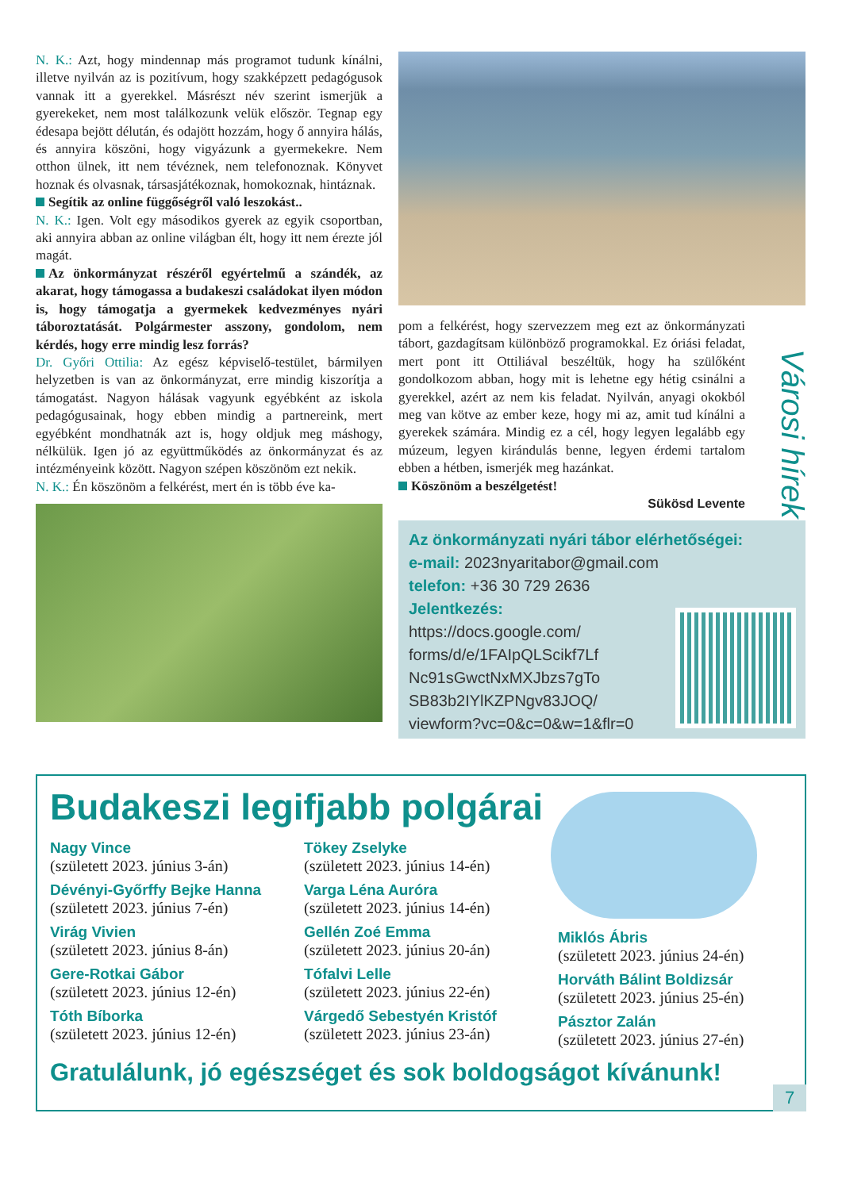N. K.: Azt, hogy mindennap más programot tudunk kínálni, illetve nyilván az is pozitívum, hogy szakképzett pedagógusok vannak itt a gyerekkel. Másrészt név szerint ismerjük a gyerekeket, nem most találkozunk velük először. Tegnap egy édesapa bejött délután, és odajött hozzám, hogy ő annyira hálás, és annyira köszöni, hogy vigyázunk a gyermekekre. Nem otthon ülnek, itt nem tévéznek, nem telefonoznak. Könyvet hoznak és olvasnak, társasjátékoznak, homokoznak, hintáznak.
Segítik az online függőségről való leszokást..
N. K.: Igen. Volt egy másodikos gyerek az egyik csoportban, aki annyira abban az online világban élt, hogy itt nem érezte jól magát.
Az önkormányzat részéről egyértelmű a szándék, az akarat, hogy támogassa a budakeszi családokat ilyen módon is, hogy támogatja a gyermekek kedvezményes nyári táboroztatását. Polgármester asszony, gondolom, nem kérdés, hogy erre mindig lesz forrás?
Dr. Győri Ottilia: Az egész képviselő-testület, bármilyen helyzetben is van az önkormányzat, erre mindig kiszorítja a támogatást. Nagyon hálásak vagyunk egyébként az iskola pedagógusainak, hogy ebben mindig a partnereink, mert egyébként mondhatnák azt is, hogy oldjuk meg máshogy, nélkülük. Igen jó az együttműködés az önkormányzat és az intézményeink között. Nagyon szépen köszönöm ezt nekik.
N. K.: Én köszönöm a felkérést, mert én is több éve ka-
pom a felkérést, hogy szervezzem meg ezt az önkormányzati tábort, gazdagítsam különböző programokkal. Ez óriási feladat, mert pont itt Ottiliával beszéltük, hogy ha szülőként gondolkozom abban, hogy mit is lehetne egy hétig csinálni a gyerekkel, azért az nem kis feladat. Nyilván, anyagi okokból meg van kötve az ember keze, hogy mi az, amit tud kínálni a gyerekek számára. Mindig ez a cél, hogy legyen legalább egy múzeum, legyen kirándulás benne, legyen érdemi tartalom ebben a hétben, ismerjék meg hazánkat.
Köszönöm a beszélgetést!
Sükösd Levente
Az önkormányzati nyári tábor elérhetőségei:
e-mail: 2023nyaritabor@gmail.com
telefon: +36 30 729 2636
Jelentkezés:
https://docs.google.com/
forms/d/e/1FAIpQLScikf7Lf
Nc91sGwctNxMXJbzs7gTo
SB83b2IYlKZPNgv83JOQ/
viewform?vc=0&c=0&w=1&flr=0
Városi hírek
Budakeszi legifjabb polgárai
Nagy Vince
(született 2023. június 3-án)
Dévényi-Győrffy Bejke Hanna
(született 2023. június 7-én)
Virág Vivien
(született 2023. június 8-án)
Gere-Rotkai Gábor
(született 2023. június 12-én)
Tóth Bíborka
(született 2023. június 12-én)
Tökey Zselyke
(született 2023. június 14-én)
Varga Léna Auróra
(született 2023. június 14-én)
Gellén Zoé Emma
(született 2023. június 20-án)
Tófalvi Lelle
(született 2023. június 22-én)
Várgedő Sebestyén Kristóf
(született 2023. június 23-án)
Miklós Ábris
(született 2023. június 24-én)
Horváth Bálint Boldizsár
(született 2023. június 25-én)
Pásztor Zalán
(született 2023. június 27-én)
Gratulálunk, jó egészséget és sok boldogságot kívánunk!
7